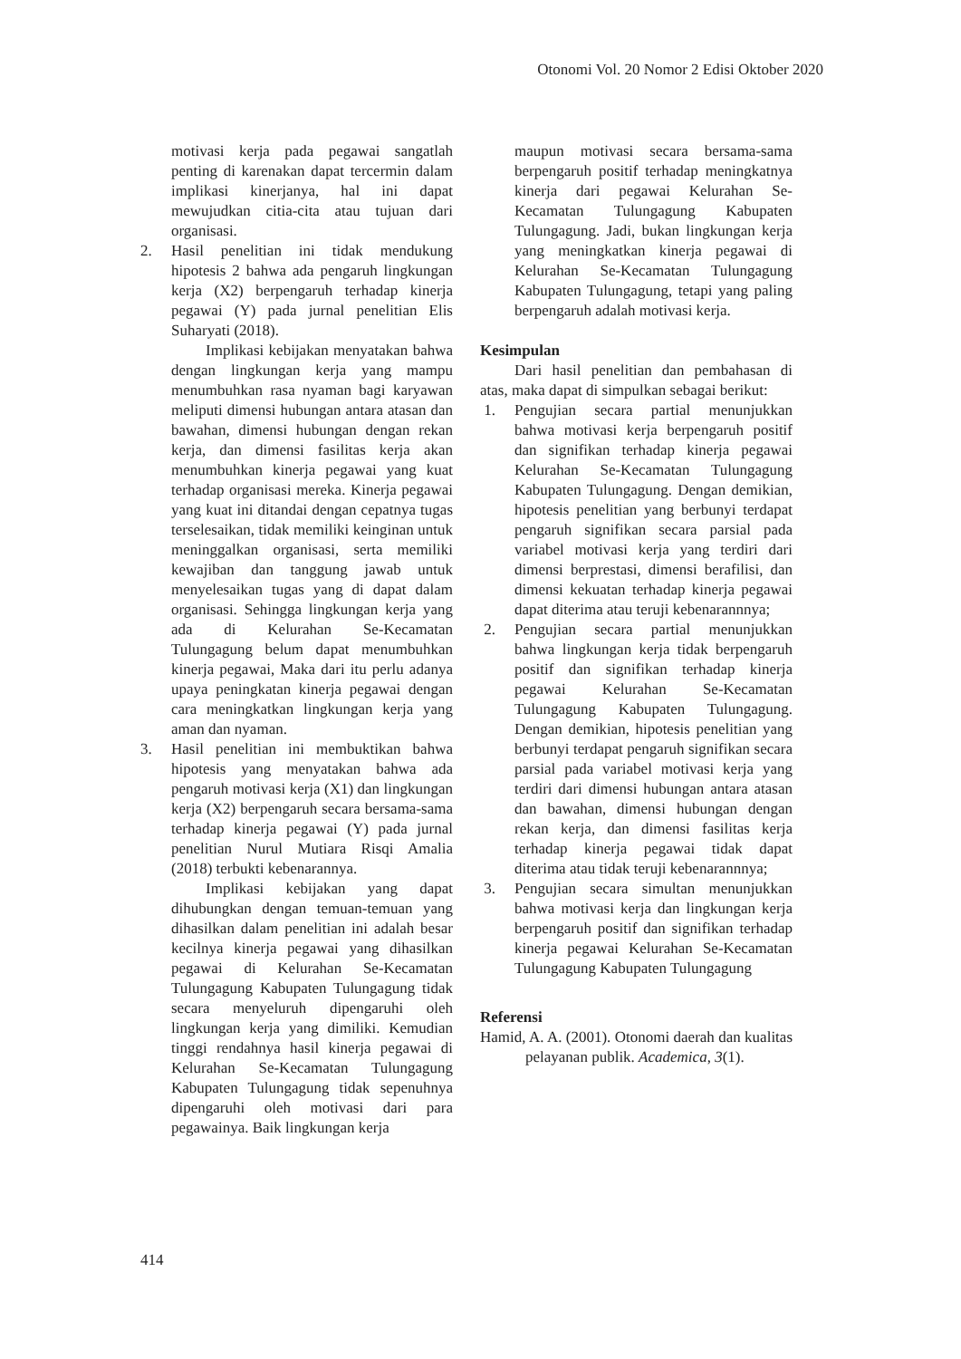Otonomi Vol. 20 Nomor 2 Edisi Oktober 2020
motivasi kerja pada pegawai sangatlah penting di karenakan dapat tercermin dalam implikasi kinerjanya, hal ini dapat mewujudkan citia-cita atau tujuan dari organisasi.
2. Hasil penelitian ini tidak mendukung hipotesis 2 bahwa ada pengaruh lingkungan kerja (X2) berpengaruh terhadap kinerja pegawai (Y) pada jurnal penelitian Elis Suharyati (2018).
Implikasi kebijakan menyatakan bahwa dengan lingkungan kerja yang mampu menumbuhkan rasa nyaman bagi karyawan meliputi dimensi hubungan antara atasan dan bawahan, dimensi hubungan dengan rekan kerja, dan dimensi fasilitas kerja akan menumbuhkan kinerja pegawai yang kuat terhadap organisasi mereka. Kinerja pegawai yang kuat ini ditandai dengan cepatnya tugas terselesaikan, tidak memiliki keinginan untuk meninggalkan organisasi, serta memiliki kewajiban dan tanggung jawab untuk menyelesaikan tugas yang di dapat dalam organisasi. Sehingga lingkungan kerja yang ada di Kelurahan Se-Kecamatan Tulungagung belum dapat menumbuhkan kinerja pegawai, Maka dari itu perlu adanya upaya peningkatan kinerja pegawai dengan cara meningkatkan lingkungan kerja yang aman dan nyaman.
3. Hasil penelitian ini membuktikan bahwa hipotesis yang menyatakan bahwa ada pengaruh motivasi kerja (X1) dan lingkungan kerja (X2) berpengaruh secara bersama-sama terhadap kinerja pegawai (Y) pada jurnal penelitian Nurul Mutiara Risqi Amalia (2018) terbukti kebenarannya.
Implikasi kebijakan yang dapat dihubungkan dengan temuan-temuan yang dihasilkan dalam penelitian ini adalah besar kecilnya kinerja pegawai yang dihasilkan pegawai di Kelurahan Se-Kecamatan Tulungagung Kabupaten Tulungagung tidak secara menyeluruh dipengaruhi oleh lingkungan kerja yang dimiliki. Kemudian tinggi rendahnya hasil kinerja pegawai di Kelurahan Se-Kecamatan Tulungagung Kabupaten Tulungagung tidak sepenuhnya dipengaruhi oleh motivasi dari para pegawainya. Baik lingkungan kerja
maupun motivasi secara bersama-sama berpengaruh positif terhadap meningkatnya kinerja dari pegawai Kelurahan Se-Kecamatan Tulungagung Kabupaten Tulungagung. Jadi, bukan lingkungan kerja yang meningkatkan kinerja pegawai di Kelurahan Se-Kecamatan Tulungagung Kabupaten Tulungagung, tetapi yang paling berpengaruh adalah motivasi kerja.
Kesimpulan
Dari hasil penelitian dan pembahasan di atas, maka dapat di simpulkan sebagai berikut:
1. Pengujian secara partial menunjukkan bahwa motivasi kerja berpengaruh positif dan signifikan terhadap kinerja pegawai Kelurahan Se-Kecamatan Tulungagung Kabupaten Tulungagung. Dengan demikian, hipotesis penelitian yang berbunyi terdapat pengaruh signifikan secara parsial pada variabel motivasi kerja yang terdiri dari dimensi berprestasi, dimensi berafilisi, dan dimensi kekuatan terhadap kinerja pegawai dapat diterima atau teruji kebenarannnya;
2. Pengujian secara partial menunjukkan bahwa lingkungan kerja tidak berpengaruh positif dan signifikan terhadap kinerja pegawai Kelurahan Se-Kecamatan Tulungagung Kabupaten Tulungagung. Dengan demikian, hipotesis penelitian yang berbunyi terdapat pengaruh signifikan secara parsial pada variabel motivasi kerja yang terdiri dari dimensi hubungan antara atasan dan bawahan, dimensi hubungan dengan rekan kerja, dan dimensi fasilitas kerja terhadap kinerja pegawai tidak dapat diterima atau tidak teruji kebenarannnya;
3. Pengujian secara simultan menunjukkan bahwa motivasi kerja dan lingkungan kerja berpengaruh positif dan signifikan terhadap kinerja pegawai Kelurahan Se-Kecamatan Tulungagung Kabupaten Tulungagung
Referensi
Hamid, A. A. (2001). Otonomi daerah dan kualitas pelayanan publik. Academica, 3(1).
414